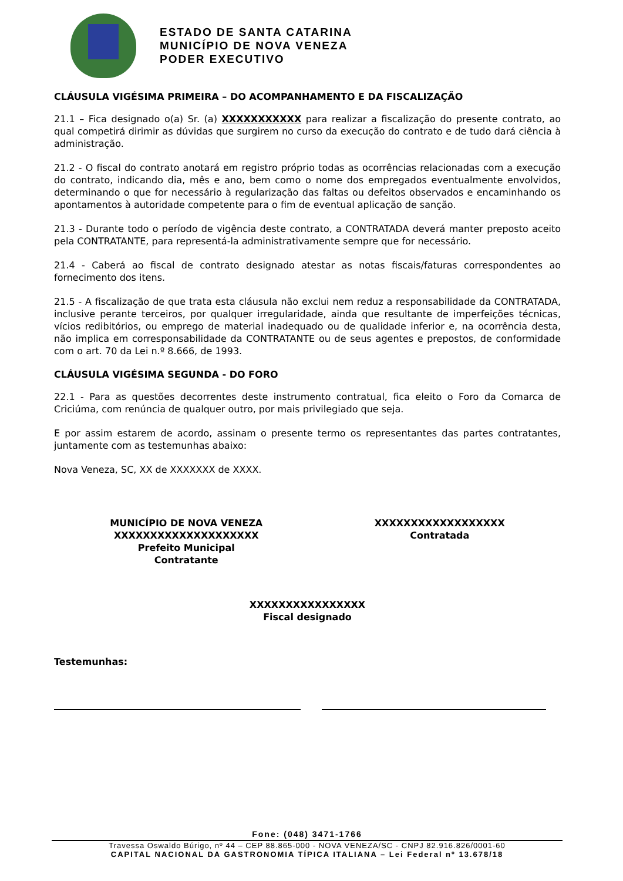ESTADO DE SANTA CATARINA
MUNICÍPIO DE NOVA VENEZA
PODER EXECUTIVO
CLÁUSULA VIGÉSIMA PRIMEIRA – DO ACOMPANHAMENTO E DA FISCALIZAÇÃO
21.1 – Fica designado o(a) Sr. (a) XXXXXXXXXXX para realizar a fiscalização do presente contrato, ao qual competirá dirimir as dúvidas que surgirem no curso da execução do contrato e de tudo dará ciência à administração.
21.2 - O fiscal do contrato anotará em registro próprio todas as ocorrências relacionadas com a execução do contrato, indicando dia, mês e ano, bem como o nome dos empregados eventualmente envolvidos, determinando o que for necessário à regularização das faltas ou defeitos observados e encaminhando os apontamentos à autoridade competente para o fim de eventual aplicação de sanção.
21.3 - Durante todo o período de vigência deste contrato, a CONTRATADA deverá manter preposto aceito pela CONTRATANTE, para representá-la administrativamente sempre que for necessário.
21.4 - Caberá ao fiscal de contrato designado atestar as notas fiscais/faturas correspondentes ao fornecimento dos itens.
21.5 - A fiscalização de que trata esta cláusula não exclui nem reduz a responsabilidade da CONTRATADA, inclusive perante terceiros, por qualquer irregularidade, ainda que resultante de imperfeições técnicas, vícios redibitórios, ou emprego de material inadequado ou de qualidade inferior e, na ocorrência desta, não implica em corresponsabilidade da CONTRATANTE ou de seus agentes e prepostos, de conformidade com o art. 70 da Lei n.º 8.666, de 1993.
CLÁUSULA VIGÉSIMA SEGUNDA - DO FORO
22.1 - Para as questões decorrentes deste instrumento contratual, fica eleito o Foro da Comarca de Criciúma, com renúncia de qualquer outro, por mais privilegiado que seja.
E por assim estarem de acordo, assinam o presente termo os representantes das partes contratantes, juntamente com as testemunhas abaixo:
Nova Veneza, SC, XX de XXXXXXX de XXXX.
MUNICÍPIO DE NOVA VENEZA
XXXXXXXXXXXXXXXXXXXX
Prefeito Municipal
Contratante
XXXXXXXXXXXXXXXXXX
Contratada
XXXXXXXXXXXXXXXX
Fiscal designado
Testemunhas:
Fone: (048) 3471-1766
Travessa Oswaldo Búrigo, nº 44 – CEP 88.865-000 - NOVA VENEZA/SC - CNPJ 82.916.826/0001-60
CAPITAL NACIONAL DA GASTRONOMIA TÍPICA ITALIANA – Lei Federal nº 13.678/18